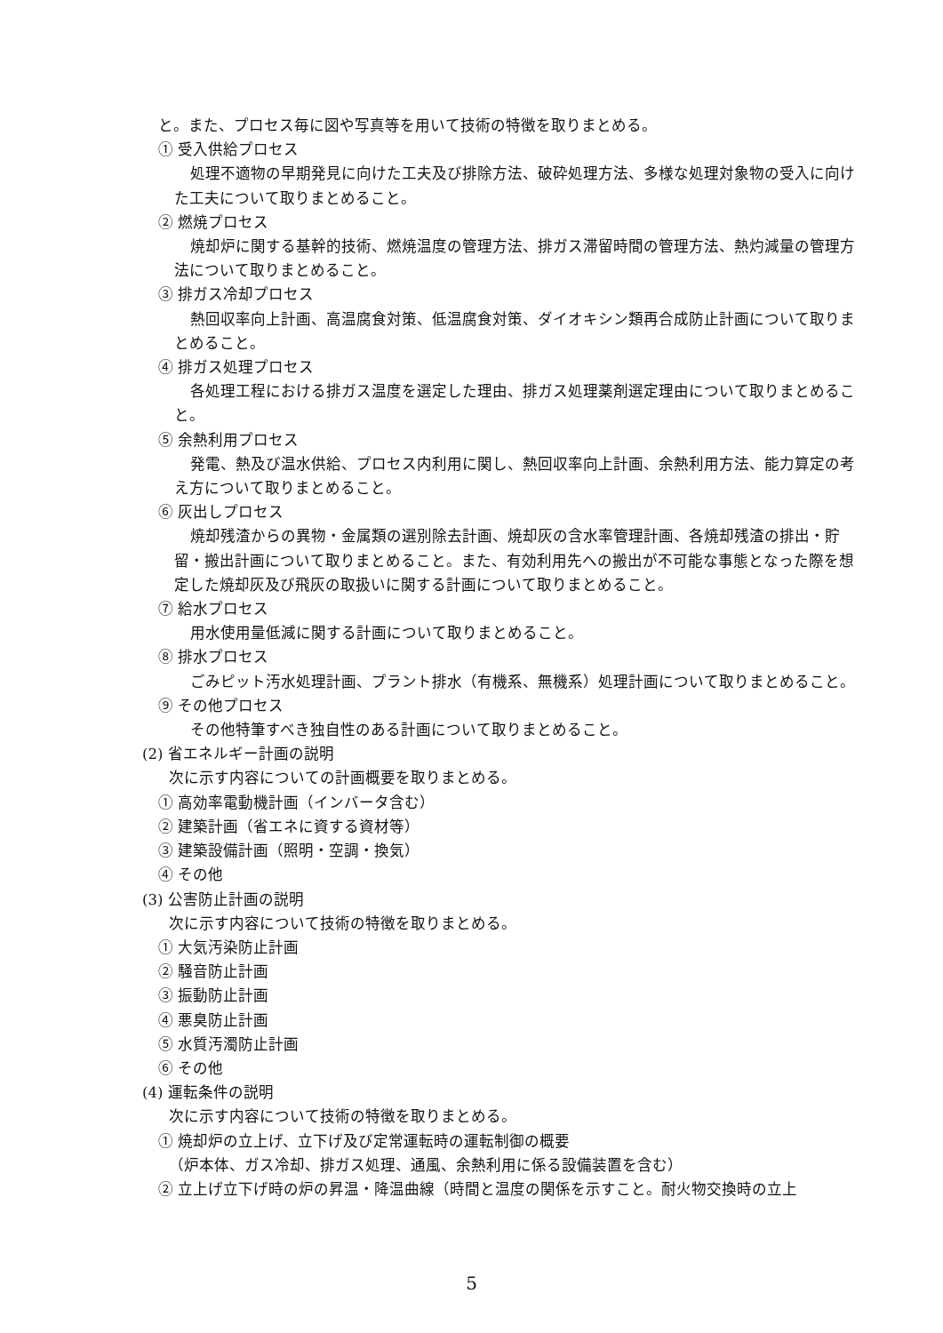と。また、プロセス毎に図や写真等を用いて技術の特徴を取りまとめる。
① 受入供給プロセス
処理不適物の早期発見に向けた工夫及び排除方法、破砕処理方法、多様な処理対象物の受入に向けた工夫について取りまとめること。
② 燃焼プロセス
焼却炉に関する基幹的技術、燃焼温度の管理方法、排ガス滞留時間の管理方法、熱灼減量の管理方法について取りまとめること。
③ 排ガス冷却プロセス
熱回収率向上計画、高温腐食対策、低温腐食対策、ダイオキシン類再合成防止計画について取りまとめること。
④ 排ガス処理プロセス
各処理工程における排ガス温度を選定した理由、排ガス処理薬剤選定理由について取りまとめること。
⑤ 余熱利用プロセス
発電、熱及び温水供給、プロセス内利用に関し、熱回収率向上計画、余熱利用方法、能力算定の考え方について取りまとめること。
⑥ 灰出しプロセス
焼却残渣からの異物・金属類の選別除去計画、焼却灰の含水率管理計画、各焼却残渣の排出・貯留・搬出計画について取りまとめること。また、有効利用先への搬出が不可能な事態となった際を想定した焼却灰及び飛灰の取扱いに関する計画について取りまとめること。
⑦ 給水プロセス
用水使用量低減に関する計画について取りまとめること。
⑧ 排水プロセス
ごみピット汚水処理計画、プラント排水（有機系、無機系）処理計画について取りまとめること。
⑨ その他プロセス
その他特筆すべき独自性のある計画について取りまとめること。
(2) 省エネルギー計画の説明
次に示す内容についての計画概要を取りまとめる。
① 高効率電動機計画（インバータ含む）
② 建築計画（省エネに資する資材等）
③ 建築設備計画（照明・空調・換気）
④ その他
(3) 公害防止計画の説明
次に示す内容について技術の特徴を取りまとめる。
① 大気汚染防止計画
② 騒音防止計画
③ 振動防止計画
④ 悪臭防止計画
⑤ 水質汚濁防止計画
⑥ その他
(4) 運転条件の説明
次に示す内容について技術の特徴を取りまとめる。
① 焼却炉の立上げ、立下げ及び定常運転時の運転制御の概要
（炉本体、ガス冷却、排ガス処理、通風、余熱利用に係る設備装置を含む）
② 立上げ立下げ時の炉の昇温・降温曲線（時間と温度の関係を示すこと。耐火物交換時の立上
5